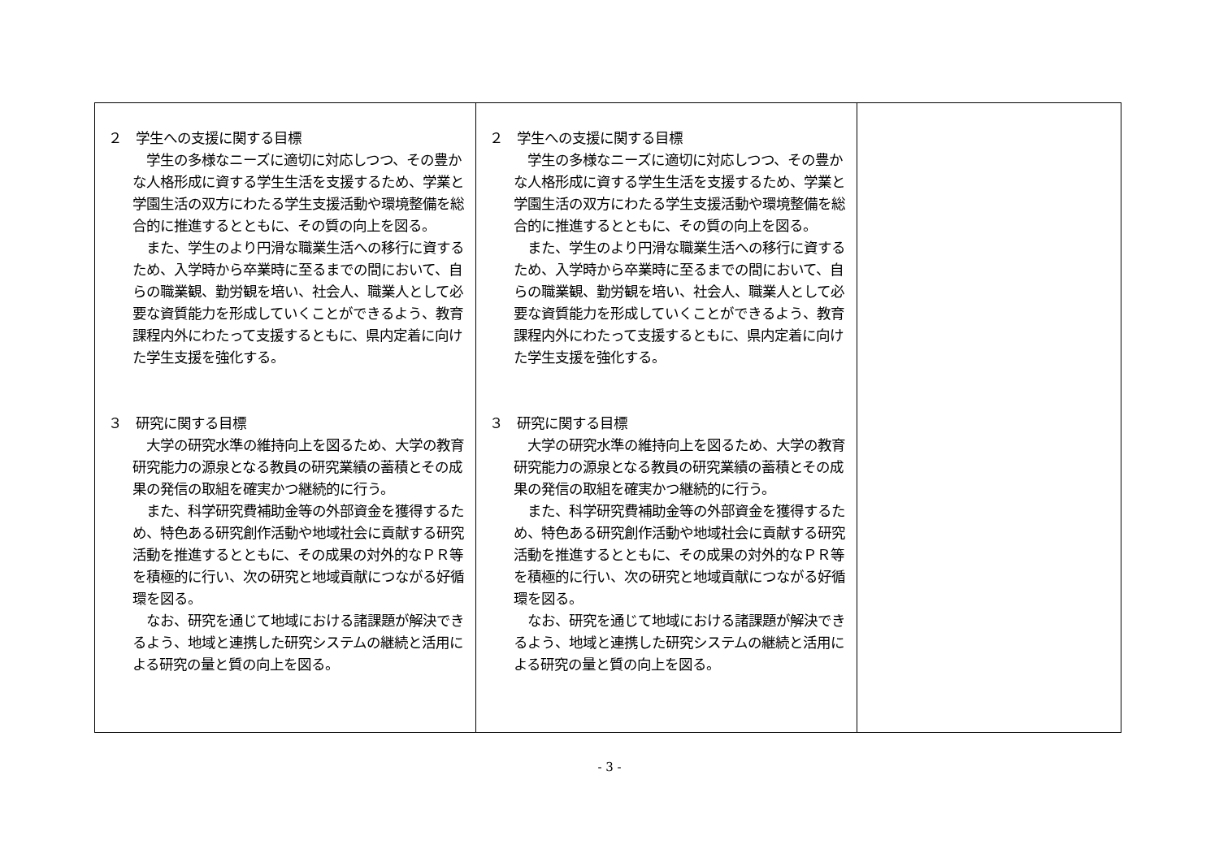| ２ 学生への支援に関する目標 学生の多様なニーズに適切に対応しつつ、その豊かな人格形成に資する学生生活を支援するため、学業と学園生活の双方にわたる学生支援活動や環境整備を総合的に推進するとともに、その質の向上を図る。 また、学生のより円滑な職業生活への移行に資するため、入学時から卒業時に至るまでの間において、自らの職業観、勤労観を培い、社会人、職業人として必要な資質能力を形成していくことができるよう、教育課程内外にわたって支援するともに、県内定着に向けた学生支援を強化する。 ３ 研究に関する目標 大学の研究水準の維持向上を図るため、大学の教育研究能力の源泉となる教員の研究業績の蓄積とその成果の発信の取組を確実かつ継続的に行う。 また、科学研究費補助金等の外部資金を獲得するため、特色ある研究創作活動や地域社会に貢献する研究活動を推進するとともに、その成果の対外的なＰＲ等を積極的に行い、次の研究と地域貢献につながる好循環を図る。 なお、研究を通じて地域における諸課題が解決できるよう、地域と連携した研究システムの継続と活用による研究の量と質の向上を図る。 | ２ 学生への支援に関する目標 学生の多様なニーズに適切に対応しつつ、その豊かな人格形成に資する学生生活を支援するため、学業と学園生活の双方にわたる学生支援活動や環境整備を総合的に推進するとともに、その質の向上を図る。 また、学生のより円滑な職業生活への移行に資するため、入学時から卒業時に至るまでの間において、自らの職業観、勤労観を培い、社会人、職業人として必要な資質能力を形成していくことができるよう、教育課程内外にわたって支援するともに、県内定着に向けた学生支援を強化する。 ３ 研究に関する目標 大学の研究水準の維持向上を図るため、大学の教育研究能力の源泉となる教員の研究業績の蓄積とその成果の発信の取組を確実かつ継続的に行う。 また、科学研究費補助金等の外部資金を獲得するため、特色ある研究創作活動や地域社会に貢献する研究活動を推進するとともに、その成果の対外的なＰＲ等を積極的に行い、次の研究と地域貢献につながる好循環を図る。 なお、研究を通じて地域における諸課題が解決できるよう、地域と連携した研究システムの継続と活用による研究の量と質の向上を図る。 | |
- 3 -